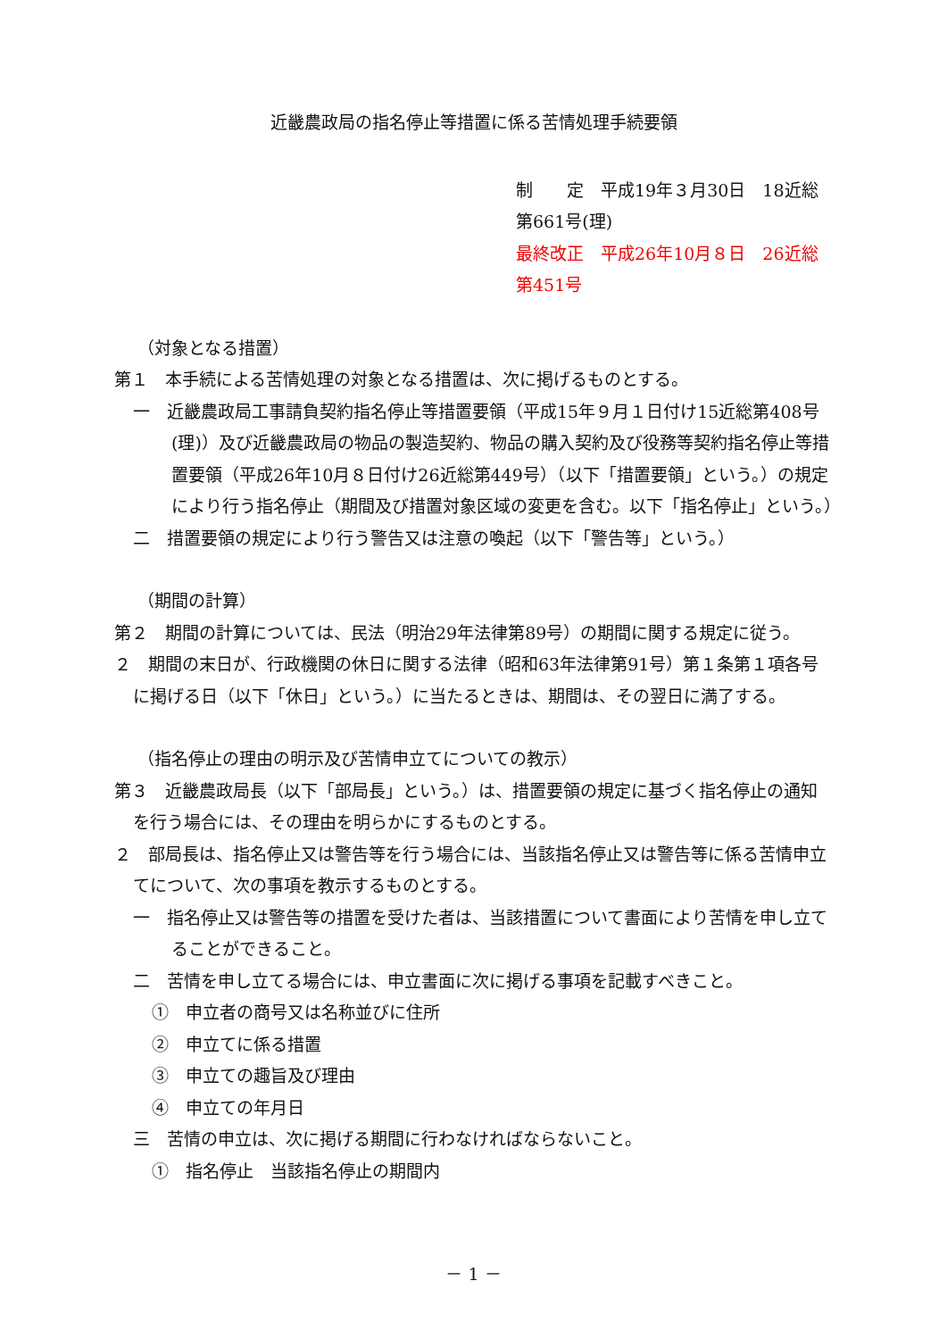近畿農政局の指名停止等措置に係る苦情処理手続要領
制　　定　平成19年３月30日　18近総第661号(理)
最終改正　平成26年10月８日　26近総第451号
（対象となる措置）
第１　本手続による苦情処理の対象となる措置は、次に掲げるものとする。
一　近畿農政局工事請負契約指名停止等措置要領（平成15年９月１日付け15近総第408号(理)）及び近畿農政局の物品の製造契約、物品の購入契約及び役務等契約指名停止等措置要領（平成26年10月８日付け26近総第449号）（以下「措置要領」という。）の規定により行う指名停止（期間及び措置対象区域の変更を含む。以下「指名停止」という。）
二　措置要領の規定により行う警告又は注意の喚起（以下「警告等」という。）
（期間の計算）
第２　期間の計算については、民法（明治29年法律第89号）の期間に関する規定に従う。
２　期間の末日が、行政機関の休日に関する法律（昭和63年法律第91号）第１条第１項各号に掲げる日（以下「休日」という。）に当たるときは、期間は、その翌日に満了する。
（指名停止の理由の明示及び苦情申立てについての教示）
第３　近畿農政局長（以下「部局長」という。）は、措置要領の規定に基づく指名停止の通知を行う場合には、その理由を明らかにするものとする。
２　部局長は、指名停止又は警告等を行う場合には、当該指名停止又は警告等に係る苦情申立てについて、次の事項を教示するものとする。
一　指名停止又は警告等の措置を受けた者は、当該措置について書面により苦情を申し立てることができること。
二　苦情を申し立てる場合には、申立書面に次に掲げる事項を記載すべきこと。
①　申立者の商号又は名称並びに住所
②　申立てに係る措置
③　申立ての趣旨及び理由
④　申立ての年月日
三　苦情の申立は、次に掲げる期間に行わなければならないこと。
①　指名停止　当該指名停止の期間内
－ 1 －